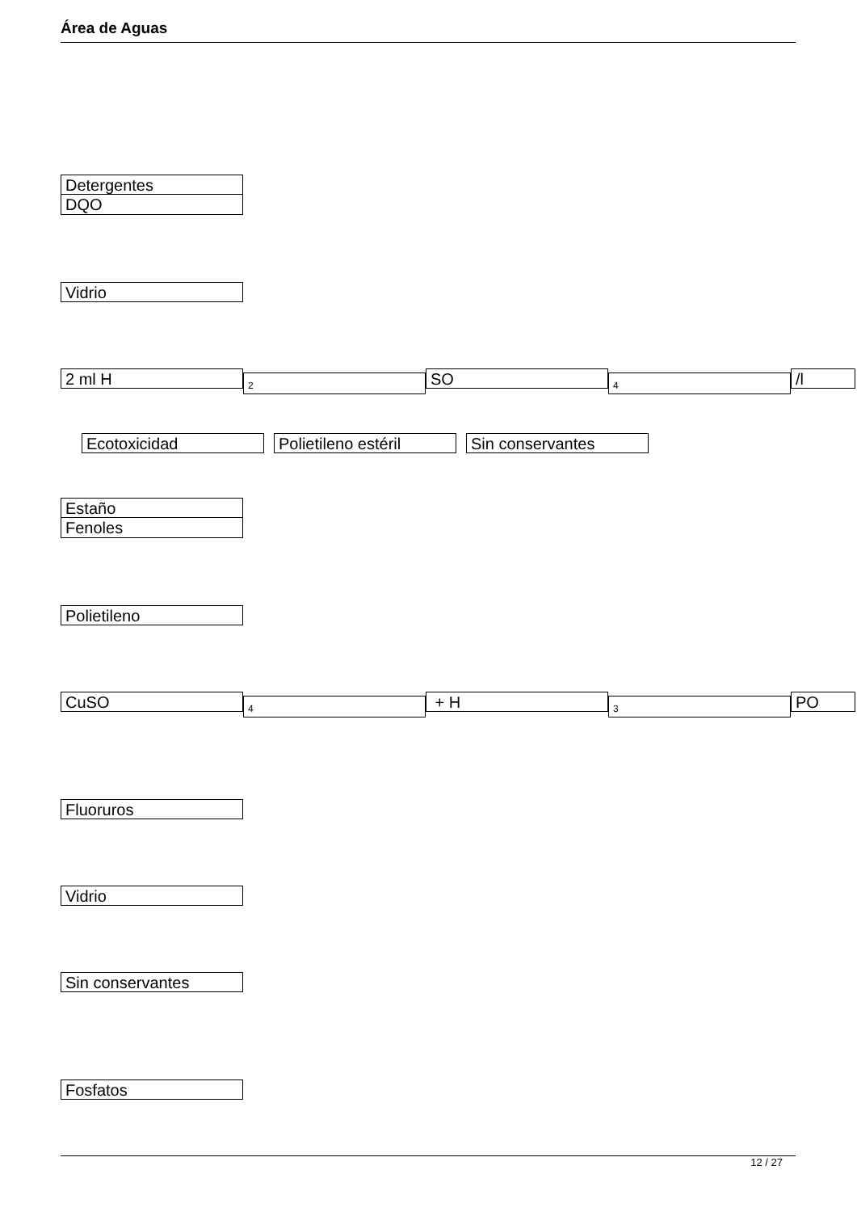Área de Aguas
Detergentes
DQO
Vidrio
2 ml H
2
SO
4
/l
Ecotoxicidad Polietileno estéril
Sin conservantes
Estaño
Fenoles
Polietileno
CuSO
4
+ H
3
PO
Fluoruros
Vidrio
Sin conservantes
Fosfatos
12 / 27